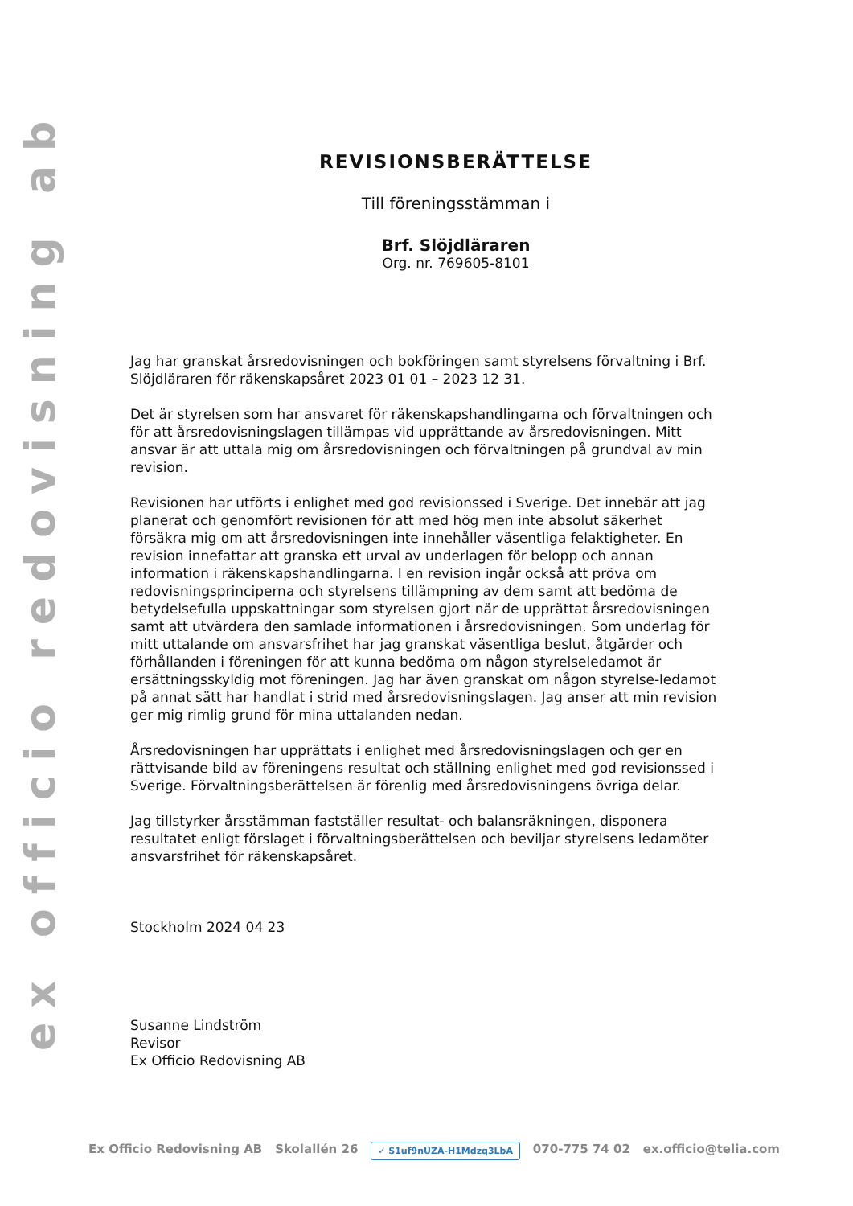ex officio redovisning ab
REVISIONSBERÄTTELSE
Till föreningsstämman i
Brf. Slöjdläraren
Org. nr. 769605-8101
Jag har granskat årsredovisningen och bokföringen samt styrelsens förvaltning i Brf. Slöjdläraren för räkenskapsåret 2023 01 01 – 2023 12 31.
Det är styrelsen som har ansvaret för räkenskapshandlingarna och förvaltningen och för att årsredovisningslagen tillämpas vid upprättande av årsredovisningen. Mitt ansvar är att uttala mig om årsredovisningen och förvaltningen på grundval av min revision.
Revisionen har utförts i enlighet med god revisionssed i Sverige. Det innebär att jag planerat och genomfört revisionen för att med hög men inte absolut säkerhet försäkra mig om att årsredovisningen inte innehåller väsentliga felaktigheter. En revision innefattar att granska ett urval av underlagen för belopp och annan information i räkenskapshandlingarna. I en revision ingår också att pröva om redovisningsprinciperna och styrelsens tillämpning av dem samt att bedöma de betydelsefulla uppskattningar som styrelsen gjort när de upprättat årsredovisningen samt att utvärdera den samlade informationen i årsredovisningen. Som underlag för mitt uttalande om ansvarsfrihet har jag granskat väsentliga beslut, åtgärder och förhållanden i föreningen för att kunna bedöma om någon styrelseledamot är ersättningsskyldig mot föreningen. Jag har även granskat om någon styrelse-ledamot på annat sätt har handlat i strid med årsredovisningslagen. Jag anser att min revision ger mig rimlig grund för mina uttalanden nedan.
Årsredovisningen har upprättats i enlighet med årsredovisningslagen och ger en rättvisande bild av föreningens resultat och ställning enlighet med god revisionssed i Sverige. Förvaltningsberättelsen är förenlig med årsredovisningens övriga delar.
Jag tillstyrker årsstämman fastställer resultat- och balansräkningen, disponera resultatet enligt förslaget i förvaltningsberättelsen och beviljar styrelsens ledamöter ansvarsfrihet för räkenskapsåret.
Stockholm 2024 04 23
Susanne Lindström
Revisor
Ex Officio Redovisning AB
Ex Officio Redovisning AB Skolallén 26 ✓ S1uf9nUZA-H1Mdzq3LbA 070-775 74 02 ex.officio@telia.com